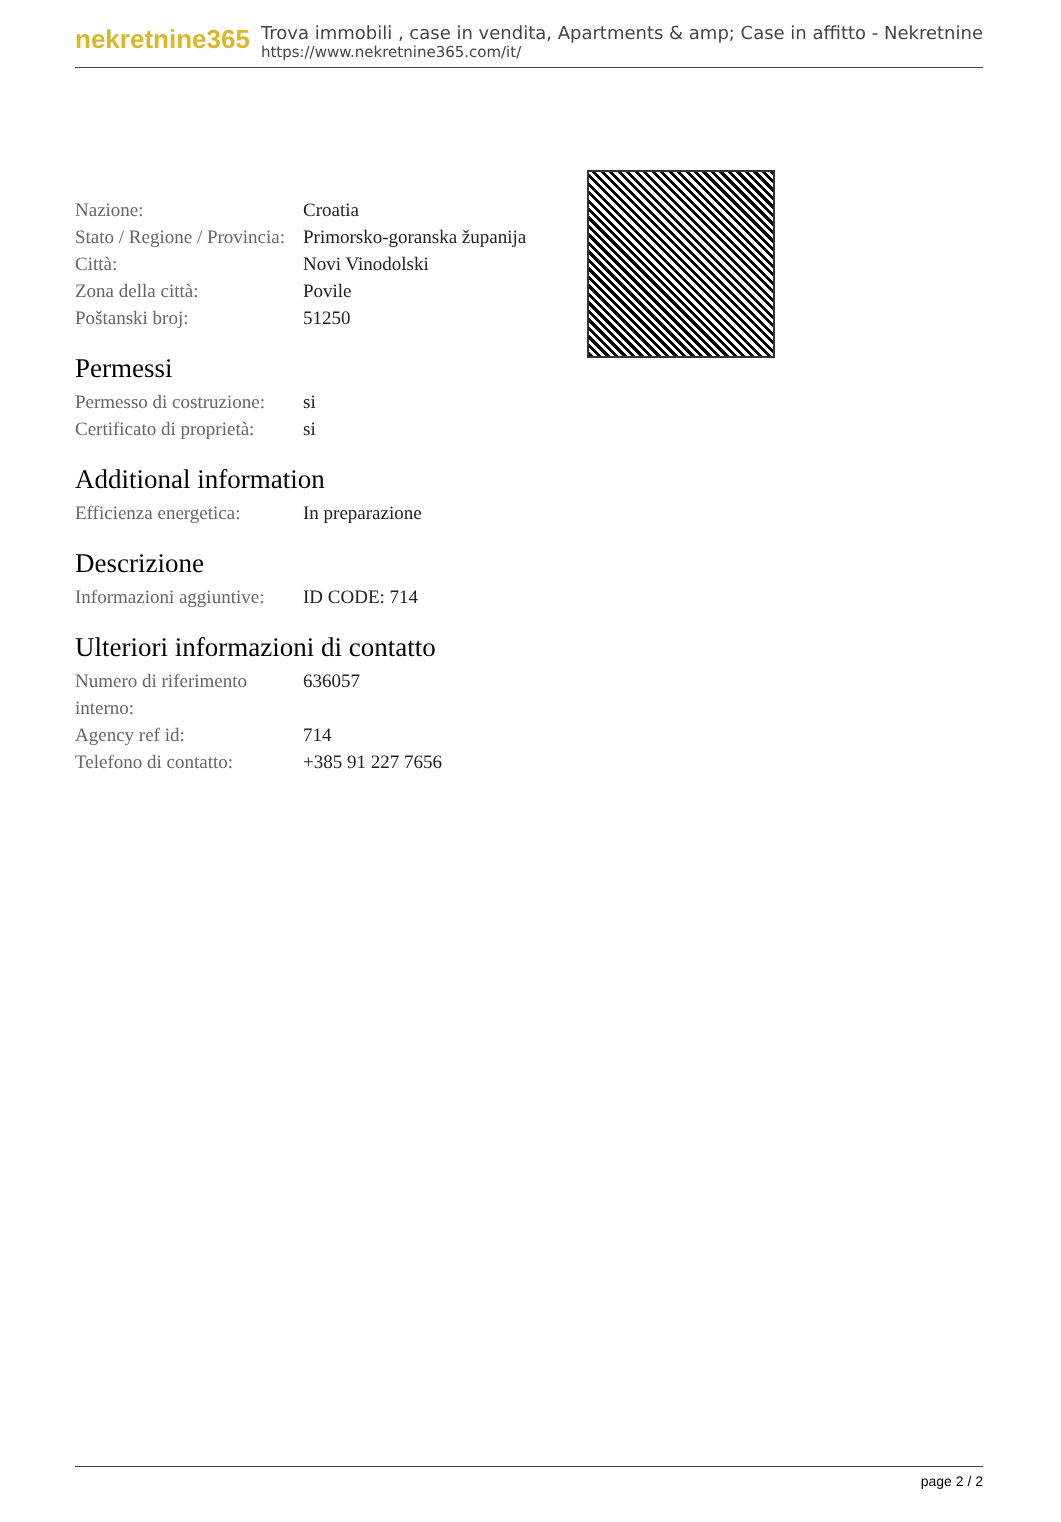nekretnine365
Trova immobili , case in vendita, Apartments & amp; Case in affitto - Nekretnine
https://www.nekretnine365.com/it/
| Nazione: | Croatia |
| Stato / Regione / Provincia: | Primorsko-goranska županija |
| Città: | Novi Vinodolski |
| Zona della città: | Povile |
| Poštanski broj: | 51250 |
Permessi
| Permesso di costruzione: | si |
| Certificato di proprietà: | si |
Additional information
| Efficienza energetica: | In preparazione |
Descrizione
| Informazioni aggiuntive: | ID CODE: 714 |
Ulteriori informazioni di contatto
| Numero di riferimento interno: | 636057 |
| Agency ref id: | 714 |
| Telefono di contatto: | +385 91 227 7656 |
page 2 / 2